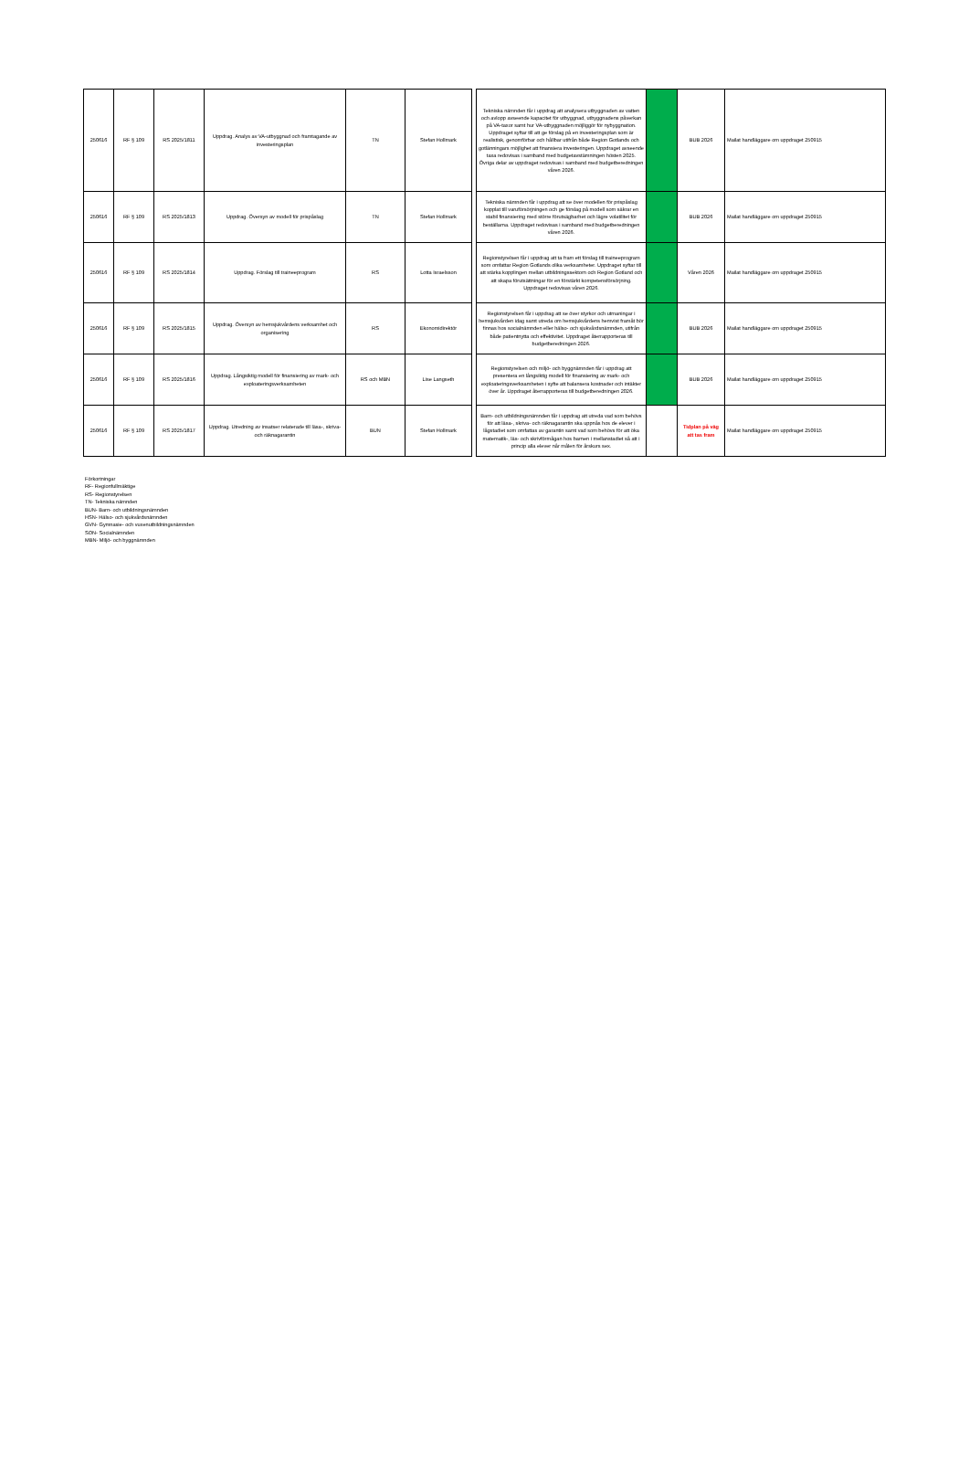| 250616 | RF § 109 | RS 2025/1811 | Uppdrag. Analys av VA-utbyggnad och framtagande av investeringsplan | TN | Stefan Hollmark | | Tekniska nämnden får i uppdrag att analysera utbyggnaden av vatten och avlopp avseende kapacitet för utbyggnad, utbyggnadens påverkan på VA-taxor samt hur VA-utbyggnaden möjliggör för nybyggnation. Uppdraget syftar till att ge förslag på en investeringsplan som är realistisk, genomförbar och hållbar utifrån både Region Gotlands och gotlänningars möjlighet att finansiera investeringen. Uppdraget avseende taxa redovisas i samband med budgetavstämningen hösten 2025. Övriga delar av uppdraget redovisas i samband med budgetberedningen våren 2026. | | BUB 2026 | Mailat handläggare om uppdraget 250915 |
| 250616 | RF § 109 | RS 2025/1813 | Uppdrag. Översyn av modell för prispåslag | TN | Stefan Hollmark | | Tekniska nämnden får i uppdrag att se över modellen för prispåslag kopplat till varuförsörjningen och ge förslag på modell som säkrar en stabil finansiering med större förutsägbarhet och lägre volatilitet för beställarna. Uppdraget redovisas i samband med budgetberedningen våren 2026. | | BUB 2026 | Mailat handläggare om uppdraget 250915 |
| 250616 | RF § 109 | RS 2025/1814 | Uppdrag. Förslag till traineeprogram | RS | Lotta Israelsson | | Regionstyrelsen får i uppdrag att ta fram ett förslag till traineeprogram som omfattar Region Gotlands olika verksamheter. Uppdraget syftar till att stärka kopplingen mellan utbildningssektorn och Region Gotland och att skapa förutsättningar för en förstärkt kompetensförsörjning. Uppdraget redovisas våren 2026. | | Våren 2026 | Mailat handläggare om uppdraget 250915 |
| 250616 | RF § 109 | RS 2025/1815 | Uppdrag. Översyn av hemsjukvårdens verksamhet och organisering | RS | Ekonomidirektör | | Regionstyrelsen får i uppdrag att se över styrkor och utmaningar i hemsjukvården idag samt utreda om hemsjukvårdens hemvist framåt bör finnas hos socialnämnden eller hälso- och sjukvårdsnämnden, utifrån både patientnytta och effektivitet. Uppdraget återrapporteras till budgetberedningen 2026. | | BUB 2026 | Mailat handläggare om uppdraget 250915 |
| 250616 | RF § 109 | RS 2025/1816 | Uppdrag. Långsiktig modell för finansiering av mark- och exploateringsverksamheten | RS och MBN | Lise Langseth | | Regionstyrelsen och miljö- och byggnämnden får i uppdrag att presentera en långsiktig modell för finansiering av mark- och exploateringsverksamheten i syfte att balansera kostnader och intäkter över år. Uppdraget återrapporteras till budgetberedningen 2026. | | BUB 2026 | Mailat handläggare om uppdraget 250915 |
| 250616 | RF § 109 | RS 2025/1817 | Uppdrag. Utredning av insatser relaterade till läsa-, skriva- och räknagarantin | BUN | Stefan Hollmark | | Barn- och utbildningsnämnden får i uppdrag att utreda vad som behövs för att läsa-, skriva- och räknagarantin ska uppnås hos de elever i lågstadiet som omfattas av garantin samt vad som behövs för att öka matematik-, läs- och skrivförmågan hos barnen i mellanstadiet så att i princip alla elever når målen för årskurs sex. | | Tidplan på väg att tas fram | Mailat handläggare om uppdraget 250915 |
Förkortningar
RF- Regionfullmäktige
RS- Regionstyrelsen
TN- Tekniska nämnden
BUN- Barn- och utbildningsnämnden
HSN- Hälso- och sjukvårdsnämnden
GVN- Gymnasie- och vuxenutbildningsnämnden
SON- Socialnämnden
MBN- Miljö- och byggnämnden